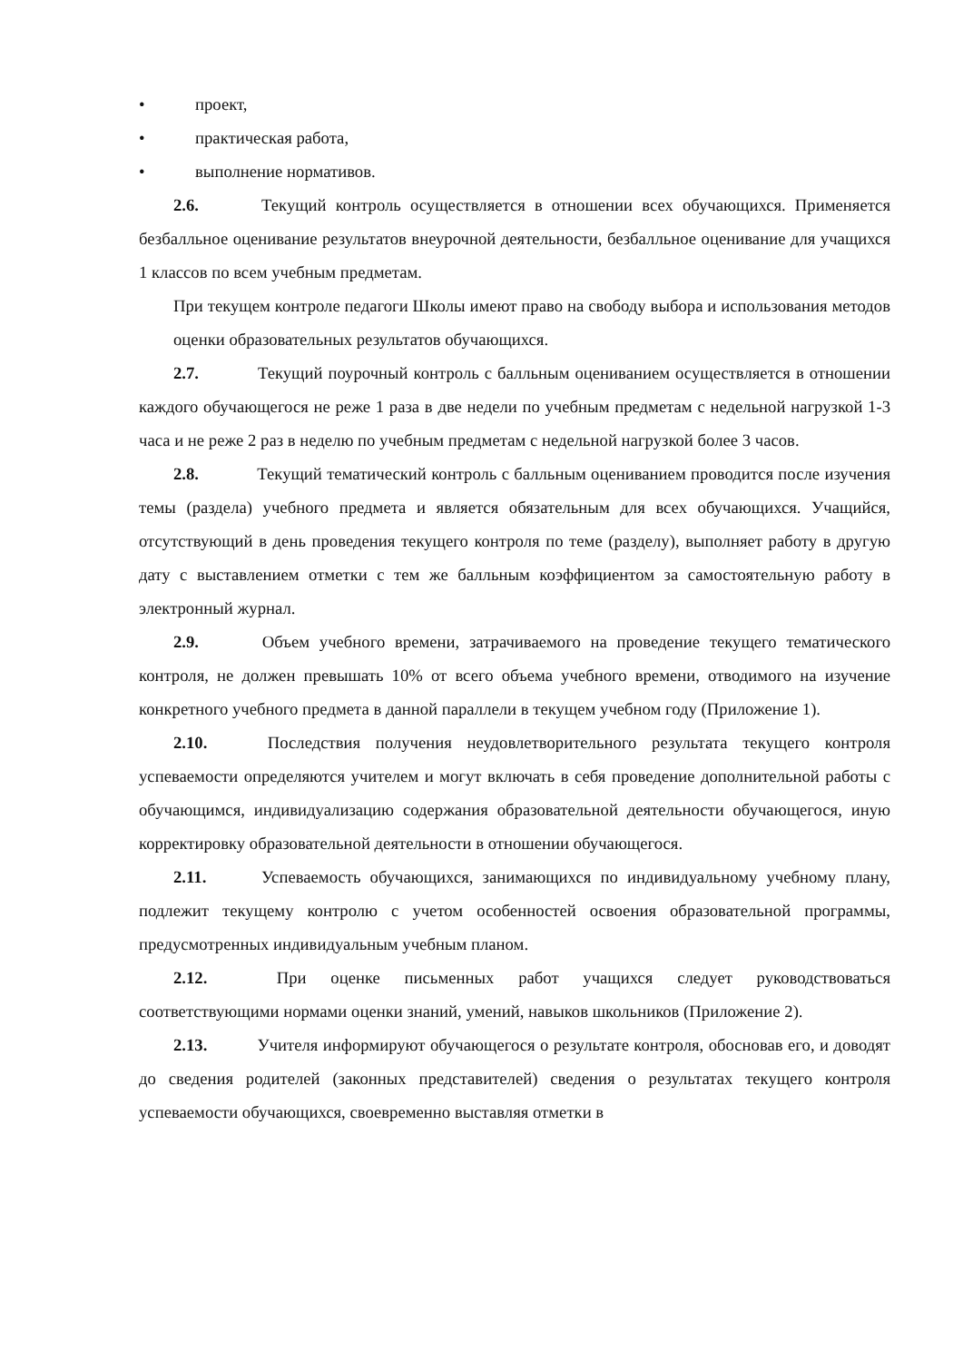• проект,
• практическая работа,
• выполнение нормативов.
2.6. Текущий контроль осуществляется в отношении всех обучающихся. Применяется безбалльное оценивание результатов внеурочной деятельности, безбалльное оценивание для учащихся 1 классов по всем учебным предметам.
При текущем контроле педагоги Школы имеют право на свободу выбора и использования методов оценки образовательных результатов обучающихся.
2.7. Текущий поурочный контроль с балльным оцениванием осуществляется в отношении каждого обучающегося не реже 1 раза в две недели по учебным предметам с недельной нагрузкой 1-3 часа и не реже 2 раз в неделю по учебным предметам с недельной нагрузкой более 3 часов.
2.8. Текущий тематический контроль с балльным оцениванием проводится после изучения темы (раздела) учебного предмета и является обязательным для всех обучающихся. Учащийся, отсутствующий в день проведения текущего контроля по теме (разделу), выполняет работу в другую дату с выставлением отметки с тем же балльным коэффициентом за самостоятельную работу в электронный журнал.
2.9. Объем учебного времени, затрачиваемого на проведение текущего тематического контроля, не должен превышать 10% от всего объема учебного времени, отводимого на изучение конкретного учебного предмета в данной параллели в текущем учебном году (Приложение 1).
2.10. Последствия получения неудовлетворительного результата текущего контроля успеваемости определяются учителем и могут включать в себя проведение дополнительной работы с обучающимся, индивидуализацию содержания образовательной деятельности обучающегося, иную корректировку образовательной деятельности в отношении обучающегося.
2.11. Успеваемость обучающихся, занимающихся по индивидуальному учебному плану, подлежит текущему контролю с учетом особенностей освоения образовательной программы, предусмотренных индивидуальным учебным планом.
2.12. При оценке письменных работ учащихся следует руководствоваться соответствующими нормами оценки знаний, умений, навыков школьников (Приложение 2).
2.13. Учителя информируют обучающегося о результате контроля, обосновав его, и доводят до сведения родителей (законных представителей) сведения о результатах текущего контроля успеваемости обучающихся, своевременно выставляя отметки в